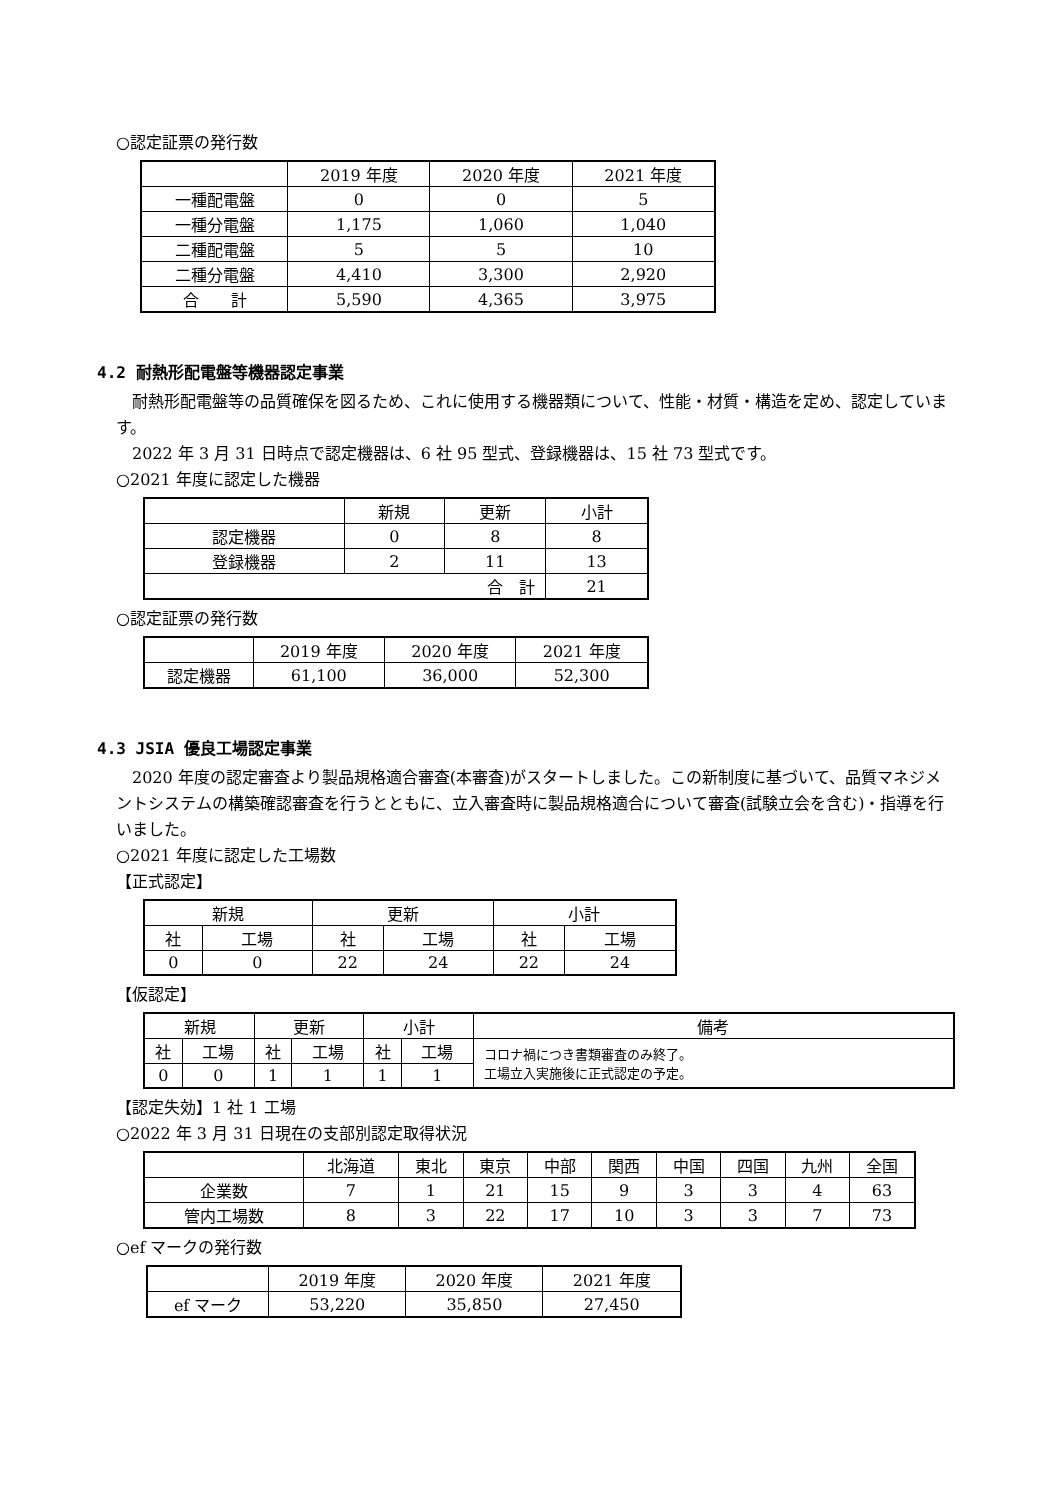○認定証票の発行数
| | 2019 年度 | 2020 年度 | 2021 年度 |
| --- | --- | --- | --- |
| 一種配電盤 | 0 | 0 | 5 |
| 一種分電盤 | 1,175 | 1,060 | 1,040 |
| 二種配電盤 | 5 | 5 | 10 |
| 二種分電盤 | 4,410 | 3,300 | 2,920 |
| 合 計 | 5,590 | 4,365 | 3,975 |
4.2 耐熱形配電盤等機器認定事業
　耐熱形配電盤等の品質確保を図るため、これに使用する機器類について、性能・材質・構造を定め、認定しています。
　2022 年 3 月 31 日時点で認定機器は、6 社 95 型式、登録機器は、15 社 73 型式です。
○2021 年度に認定した機器
| | 新規 | 更新 | 小計 |
| --- | --- | --- | --- |
| 認定機器 | 0 | 8 | 8 |
| 登録機器 | 2 | 11 | 13 |
| 合 計 | | | 21 |
○認定証票の発行数
| | 2019 年度 | 2020 年度 | 2021 年度 |
| --- | --- | --- | --- |
| 認定機器 | 61,100 | 36,000 | 52,300 |
4.3 JSIA 優良工場認定事業
　2020 年度の認定審査より製品規格適合審査(本審査)がスタートしました。この新制度に基づいて、品質マネジメントシステムの構築確認審査を行うとともに、立入審査時に製品規格適合について審査(試験立会を含む)・指導を行いました。
○2021 年度に認定した工場数
【正式認定】
| 新規 | | 更新 | | 小計 | |
| --- | --- | --- | --- | --- | --- |
| 社 | 工場 | 社 | 工場 | 社 | 工場 |
| 0 | 0 | 22 | 24 | 22 | 24 |
【仮認定】
| 新規 | | 更新 | | 小計 | | 備考 |
| --- | --- | --- | --- | --- | --- | --- |
| 社 | 工場 | 社 | 工場 | 社 | 工場 | コロナ禍につき書類審査のみ終了。 工場立入実施後に正式認定の予定。 |
| 0 | 0 | 1 | 1 | 1 | 1 | |
【認定失効】1 社 1 工場
○2022 年 3 月 31 日現在の支部別認定取得状況
| | 北海道 | 東北 | 東京 | 中部 | 関西 | 中国 | 四国 | 九州 | 全国 |
| --- | --- | --- | --- | --- | --- | --- | --- | --- | --- |
| 企業数 | 7 | 1 | 21 | 15 | 9 | 3 | 3 | 4 | 63 |
| 管内工場数 | 8 | 3 | 22 | 17 | 10 | 3 | 3 | 7 | 73 |
○ef マークの発行数
| | 2019 年度 | 2020 年度 | 2021 年度 |
| --- | --- | --- | --- |
| ef マーク | 53,220 | 35,850 | 27,450 |